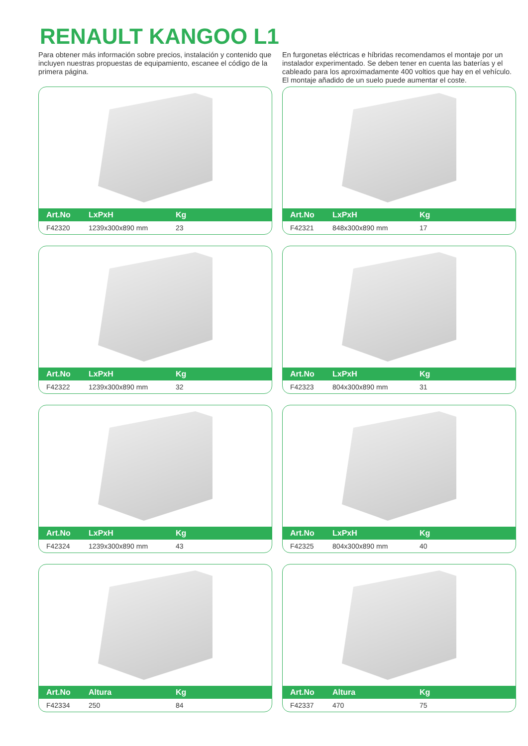RENAULT KANGOO L1
Para obtener más información sobre precios, instalación y contenido que incluyen nuestras propuestas de equipamiento, escanee el código de la primera página.
En furgonetas eléctricas e híbridas recomendamos el montaje por un instalador experimentado. Se deben tener en cuenta las baterías y el cableado para los aproximadamente 400 voltios que hay en el vehículo. El montaje añadido de un suelo puede aumentar el coste.
| Art.No | LxPxH | Kg |
| --- | --- | --- |
| F42320 | 1239x300x890 mm | 23 |
| Art.No | LxPxH | Kg |
| --- | --- | --- |
| F42321 | 848x300x890 mm | 17 |
| Art.No | LxPxH | Kg |
| --- | --- | --- |
| F42322 | 1239x300x890 mm | 32 |
| Art.No | LxPxH | Kg |
| --- | --- | --- |
| F42323 | 804x300x890 mm | 31 |
| Art.No | LxPxH | Kg |
| --- | --- | --- |
| F42324 | 1239x300x890 mm | 43 |
| Art.No | LxPxH | Kg |
| --- | --- | --- |
| F42325 | 804x300x890 mm | 40 |
| Art.No | Altura | Kg |
| --- | --- | --- |
| F42334 | 250 | 84 |
| Art.No | Altura | Kg |
| --- | --- | --- |
| F42337 | 470 | 75 |